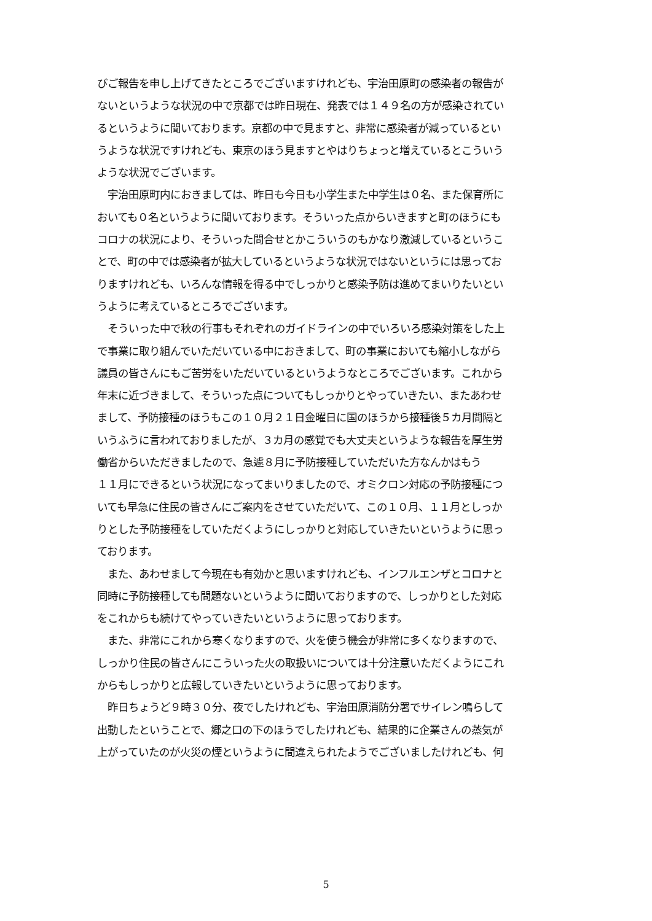びご報告を申し上げてきたところでございますけれども、宇治田原町の感染者の報告が
ないというような状況の中で京都では昨日現在、発表では１４９名の方が感染されてい
るというように聞いております。京都の中で見ますと、非常に感染者が減っているとい
うような状況ですけれども、東京のほう見ますとやはりちょっと増えているとこういう
ような状況でございます。
　宇治田原町内におきましては、昨日も今日も小学生また中学生は０名、また保育所に
おいても０名というように聞いております。そういった点からいきますと町のほうにも
コロナの状況により、そういった問合せとかこういうのもかなり激減しているというこ
とで、町の中では感染者が拡大しているというような状況ではないというには思ってお
りますけれども、いろんな情報を得る中でしっかりと感染予防は進めてまいりたいとい
うように考えているところでございます。
　そういった中で秋の行事もそれぞれのガイドラインの中でいろいろ感染対策をした上
で事業に取り組んでいただいている中におきまして、町の事業においても縮小しながら
議員の皆さんにもご苦労をいただいているというようなところでございます。これから
年末に近づきまして、そういった点についてもしっかりとやっていきたい、またあわせ
まして、予防接種のほうもこの１０月２１日金曜日に国のほうから接種後５カ月間隔と
いうふうに言われておりましたが、３カ月の感覚でも大丈夫というような報告を厚生労
働省からいただきましたので、急遽８月に予防接種していただいた方なんかはもう
１１月にできるという状況になってまいりましたので、オミクロン対応の予防接種につ
いても早急に住民の皆さんにご案内をさせていただいて、この１０月、１１月としっか
りとした予防接種をしていただくようにしっかりと対応していきたいというように思っ
ております。
　また、あわせまして今現在も有効かと思いますけれども、インフルエンザとコロナと
同時に予防接種しても問題ないというように聞いておりますので、しっかりとした対応
をこれからも続けてやっていきたいというように思っております。
　また、非常にこれから寒くなりますので、火を使う機会が非常に多くなりますので、
しっかり住民の皆さんにこういった火の取扱いについては十分注意いただくようにこれ
からもしっかりと広報していきたいというように思っております。
　昨日ちょうど９時３０分、夜でしたけれども、宇治田原消防分署でサイレン鳴らして
出動したということで、郷之口の下のほうでしたけれども、結果的に企業さんの蒸気が
上がっていたのが火災の煙というように間違えられたようでございましたけれども、何
5